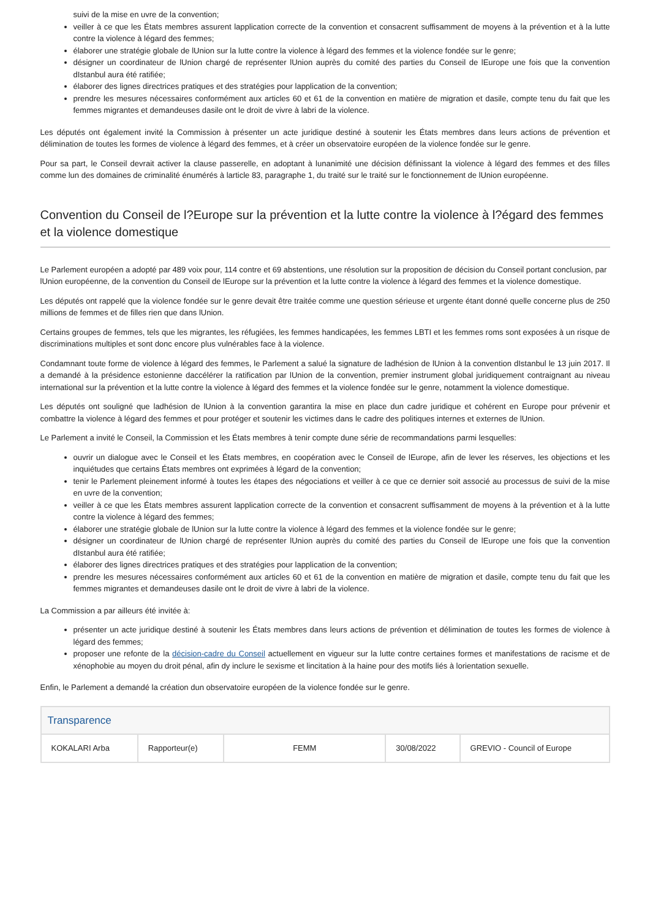suivi de la mise en uvre de la convention;
veiller à ce que les États membres assurent lapplication correcte de la convention et consacrent suffisamment de moyens à la prévention et à la lutte contre la violence à légard des femmes;
élaborer une stratégie globale de lUnion sur la lutte contre la violence à légard des femmes et la violence fondée sur le genre;
désigner un coordinateur de lUnion chargé de représenter lUnion auprès du comité des parties du Conseil de lEurope une fois que la convention dIstanbul aura été ratifiée;
élaborer des lignes directrices pratiques et des stratégies pour lapplication de la convention;
prendre les mesures nécessaires conformément aux articles 60 et 61 de la convention en matière de migration et dasile, compte tenu du fait que les femmes migrantes et demandeuses dasile ont le droit de vivre à labri de la violence.
Les députés ont également invité la Commission à présenter un acte juridique destiné à soutenir les États membres dans leurs actions de prévention et délimination de toutes les formes de violence à légard des femmes, et à créer un observatoire européen de la violence fondée sur le genre.
Pour sa part, le Conseil devrait activer la clause passerelle, en adoptant à lunanimité une décision définissant la violence à légard des femmes et des filles comme lun des domaines de criminalité énumérés à larticle 83, paragraphe 1, du traité sur le traité sur le fonctionnement de lUnion européenne.
Convention du Conseil de l?Europe sur la prévention et la lutte contre la violence à l?égard des femmes et la violence domestique
Le Parlement européen a adopté par 489 voix pour, 114 contre et 69 abstentions, une résolution sur la proposition de décision du Conseil portant conclusion, par lUnion européenne, de la convention du Conseil de lEurope sur la prévention et la lutte contre la violence à légard des femmes et la violence domestique.
Les députés ont rappelé que la violence fondée sur le genre devait être traitée comme une question sérieuse et urgente étant donné quelle concerne plus de 250 millions de femmes et de filles rien que dans lUnion.
Certains groupes de femmes, tels que les migrantes, les réfugiées, les femmes handicapées, les femmes LBTI et les femmes roms sont exposées à un risque de discriminations multiples et sont donc encore plus vulnérables face à la violence.
Condamnant toute forme de violence à légard des femmes, le Parlement a salué la signature de ladhésion de lUnion à la convention dIstanbul le 13 juin 2017. Il a demandé à la présidence estonienne daccélérer la ratification par lUnion de la convention, premier instrument global juridiquement contraignant au niveau international sur la prévention et la lutte contre la violence à légard des femmes et la violence fondée sur le genre, notamment la violence domestique.
Les députés ont souligné que ladhésion de lUnion à la convention garantira la mise en place dun cadre juridique et cohérent en Europe pour prévenir et combattre la violence à légard des femmes et pour protéger et soutenir les victimes dans le cadre des politiques internes et externes de lUnion.
Le Parlement a invité le Conseil, la Commission et les États membres à tenir compte dune série de recommandations parmi lesquelles:
ouvrir un dialogue avec le Conseil et les États membres, en coopération avec le Conseil de lEurope, afin de lever les réserves, les objections et les inquiétudes que certains États membres ont exprimées à légard de la convention;
tenir le Parlement pleinement informé à toutes les étapes des négociations et veiller à ce que ce dernier soit associé au processus de suivi de la mise en uvre de la convention;
veiller à ce que les États membres assurent lapplication correcte de la convention et consacrent suffisamment de moyens à la prévention et à la lutte contre la violence à légard des femmes;
élaborer une stratégie globale de lUnion sur la lutte contre la violence à légard des femmes et la violence fondée sur le genre;
désigner un coordinateur de lUnion chargé de représenter lUnion auprès du comité des parties du Conseil de lEurope une fois que la convention dIstanbul aura été ratifiée;
élaborer des lignes directrices pratiques et des stratégies pour lapplication de la convention;
prendre les mesures nécessaires conformément aux articles 60 et 61 de la convention en matière de migration et dasile, compte tenu du fait que les femmes migrantes et demandeuses dasile ont le droit de vivre à labri de la violence.
La Commission a par ailleurs été invitée à:
présenter un acte juridique destiné à soutenir les États membres dans leurs actions de prévention et délimination de toutes les formes de violence à légard des femmes;
proposer une refonte de la décision-cadre du Conseil actuellement en vigueur sur la lutte contre certaines formes et manifestations de racisme et de xénophobie au moyen du droit pénal, afin dy inclure le sexisme et lincitation à la haine pour des motifs liés à lorientation sexuelle.
Enfin, le Parlement a demandé la création dun observatoire européen de la violence fondée sur le genre.
Transparence
| KOKALARI Arba | Rapporteur(e) | FEMM | 30/08/2022 | GREVIO - Council of Europe |